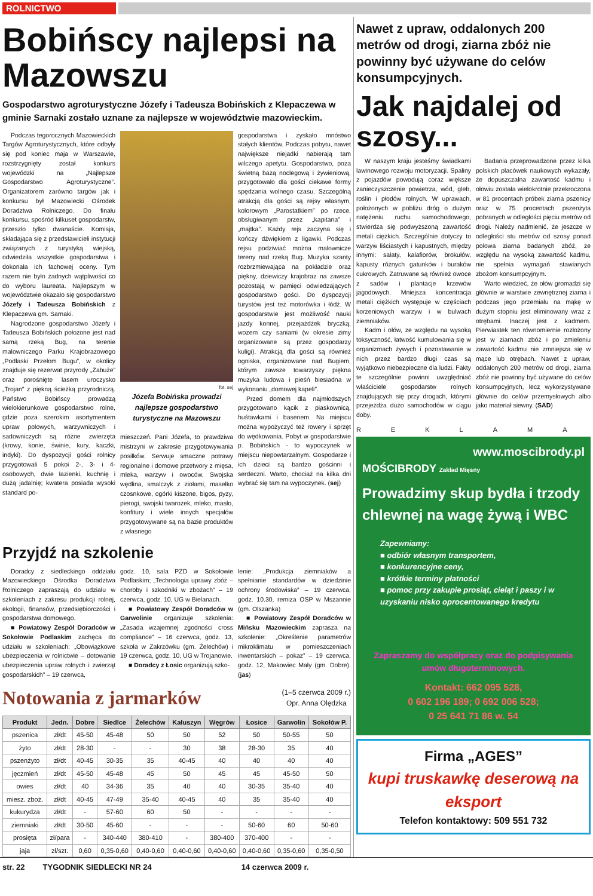ROLNICTWO
Bobińscy najlepsi na Mazowszu
Gospodarstwo agroturystyczne Józefy i Tadeusza Bobińskich z Klepaczewa w gminie Sarnaki zostało uznane za najlepsze w województwie mazowieckim.
Podczas tegorocznych Mazowieckich Targów Agroturystycznych, które odbyły się pod koniec maja w Warszawie, rozstrzygnięty został konkurs wojewódzki na „Najlepsze Gospodarstwo Agroturystyczne”. Organizatorem zarówno targów jak i konkursu był Mazowiecki Ośrodek Doradztwa Rolniczego. Do finału konkursu, spośród kilkuset gospodarstw, przeszło tylko dwanaście. Komisja, składająca się z przedstawicieli instytucji związanych z turystyką wiejską, odwiedziła wszystkie gospodarstwa i dokonała ich fachowej oceny. Tym razem nie było żadnych wątpliwości co do wyboru laureata. Najlepszym w województwie okazało się gospodarstwo Józefy i Tadeusza Bobińskich z Klepaczewa gm. Sarnaki.
Nagrodzone gospodarstwo Józefy i Tadeusza Bobińskich położone jest nad samą rzeką Bug, na terenie malowniczego Parku Krajobrazowego „Podlaski Przełom Bugu”, w okolicy znajduje się rezerwat przyrody „Zabuże” oraz porośnięte lasem uroczysko „Trojan” z piękną ścieżką przyrodniczą. Państwo Bobińscy prowadzą wielokierunkowe gospodarstwo rolne, gdzie poza szerokim asortymentem upraw polowych, warzywniczych i sadowniczych są różne zwierzęta (krowy, konie, świnie, kury, kaczki, indyki). Do dyspozycji gości rolnicy przygotowali 5 pokoi 2-, 3- i 4-osobowych, dwie łazienki, kuchnię i dużą jadalnię; kwatera posiada wysoki standard po-
fot. sej
Józefa Bobińska prowadzi najlepsze gospodarstwo turystyczne na Mazowszu
mieszczeń. Pani Józefa, to prawdziwa mistrzyni w zakresie przygotowywania posiłków. Serwuje smaczne potrawy regionalne i domowe przetwory z mięsa, mleka, warzyw i owoców. Swojska wędlina, smalczyk z ziołami, masełko czosnkowe, ogórki kiszone, bigos, pyzy, pierogi, swojski twarożek, mleko, masło, konfitury i wiele innych specjałów przygotowywane są na bazie produktów z własnego
gospodarstwa i zyskało mnóstwo stałych klientów. Podczas pobytu, nawet największe niejadki nabierają tam wilczego apetytu. Gospodarstwo, poza świetną bazą noclegową i żywieniową, przygotowało dla gości ciekawe formy spędzania wolnego czasu. Szczególną atrakcją dla gości są rejsy własnym, kolorowym „Parostatkiem” po rzece, obsługiwanym przez „kapitana” i „majtka”. Każdy rejs zaczyna się i kończy dźwiękiem z ligawki. Podczas rejsu podziwiać można malownicze tereny nad rzeką Bug. Muzyka szanty rozbrzmiewająca na pokładzie oraz piękny, dziewiczy krajobraz na zawsze pozostają w pamięci odwiedzających gospodarstwo gości. Do dyspozycji turystów jest też motorówka i łódź. W gospodarstwie jest możliwość nauki jazdy konnej, przejażdżek bryczką, wozem czy saniami (w okresie zimy organizowane są przez gospodarzy kuligi). Atrakcją dla gości są również ogniska, organizowane nad Bugiem, którym zawsze towarzyszy piękna muzyka ludowa i pieśń biesiadna w wykonaniu „domowej kapeli”.
Przed domem dla najmłodszych przygotowano kącik z piaskownicą, huśtawkami i basenem. Na miejscu można wypożyczyć też rowery i sprzęt do wędkowania. Pobyt w gospodarstwie p. Bobińskich - to wypoczynek w miejscu niepowtarzalnym. Gospodarze i ich dzieci są bardzo gościnni i serdeczni. Warto, chociaż na kilka dni wybrać się tam na wypoczynek. (sej)
Przyjdź na szkolenie
Doradcy z siedleckiego oddziału Mazowieckiego Ośrodka Doradztwa Rolniczego zapraszają do udziału w szkoleniach z zakresu produkcji rolnej, ekologii, finansów, przedsiębiorczości i gospodarstwa domowego.
■ Powiatowy Zespół Doradców w Sokołowie Podlaskim zachęca do udziału w szkoleniach: „Obowiązkowe ubezpieczenia w rolnictwie – dotowanie ubezpieczenia upraw rolnych i zwierząt gospodarskich” – 19 czerwca,
godz. 10, sala PZD w Sokołowie Podlaskim; „Technologia uprawy zbóż – choroby i szkodniki w zbożach” – 19 czerwca, godz. 10, UG w Bielanach.
■ Powiatowy Zespół Doradców w Garwolinie organizuje szkolenia: „Zasada wzajemnej zgodności cross compliance” – 16 czerwca, godz. 13, szkoła w Zakrzówku (gm. Żelechów) i 19 czerwca, godz. 10, UG w Trojanowie.
■ Doradcy z Łosic organizują szko-
lenie: „Produkcja ziemniaków a spełnianie standardów w dziedzinie ochrony środowiska” – 19 czerwca, godz. 10.30, remiza OSP w Mszannie (gm. Olszanka)
■ Powiatowy Zespół Doradców w Mińsku Mazowieckim zaprasza na szkolenie: „Określenie parametrów mikroklimatu w pomieszczeniach inwentarskich – pokaz” – 19 czerwca, godz. 12, Makowiec Mały (gm. Dobre). (jas)
Notowania z jarmarków
(1–5 czerwca 2009 r.)
Opr. Anna Olędzka
| Produkt | Jedn. | Dobre | Siedlce | Żelechów | Kałuszyn | Węgrów | Łosice | Garwolin | Sokołów P. |
| --- | --- | --- | --- | --- | --- | --- | --- | --- | --- |
| pszenica | zł/dt | 45-50 | 45-48 | 50 | 50 | 52 | 50 | 50-55 | 50 |
| żyto | zł/dt | 28-30 | - | - | 30 | 38 | 28-30 | 35 | 40 |
| pszenżyto | zł/dt | 40-45 | 30-35 | 35 | 40-45 | 40 | 40 | 40 | 40 |
| jęczmień | zł/dt | 45-50 | 45-48 | 45 | 50 | 45 | 45 | 45-50 | 50 |
| owies | zł/dt | 40 | 34-36 | 35 | 40 | 40 | 30-35 | 35-40 | 40 |
| miesz. zboż. | zł/dt | 40-45 | 47-49 | 35-40 | 40-45 | 40 | 35 | 35-40 | 40 |
| kukurydza | zł/dt | - | 57-60 | 60 | 50 | - | - | - | - |
| ziemniaki | zł/dt | 30-50 | 45-60 | - | - | - | 50-60 | 60 | 50-60 |
| prosięta | zł/para | - | 340-440 | 380-410 | - | 380-400 | 370-400 | - | - |
| jaja | zł/szt. | 0,60 | 0,35-0,60 | 0,40-0,60 | 0,40-0,60 | 0,40-0,60 | 0,40-0,60 | 0,35-0,60 | 0,35-0,50 |
Nawet z upraw, oddalonych 200 metrów od drogi, ziarna zbóż nie powinny być używane do celów konsumpcyjnych.
Jak najdalej od szosy...
W naszym kraju jesteśmy świadkami lawinowego rozwoju motoryzacji. Spaliny z pojazdów powodują coraz większe zanieczyszczenie powietrza, wód, gleb, roślin i płodów rolnych. W uprawach, położonych w pobliżu dróg o dużym natężeniu ruchu samochodowego, stwierdza się podwyższoną zawartość metali ciężkich. Szczególnie dotyczy to warzyw liściastych i kapustnych, między innymi: sałaty, kalafiorów, brokułów, kapusty różnych gatunków i buraków cukrowych. Zatruwane są również owoce z sadów i plantacje krzewów jagodowych. Mniejsza koncentracja metali ciężkich występuje w częściach korzeniowych warzyw i w bulwach ziemniaków.
Kadm i ołów, ze względu na wysoką toksyczność, łatwość kumulowania się w organizmach żywych i pozostawanie w nich przez bardzo długi czas są wyjątkowo niebezpieczne dla ludzi. Fakty te szczególnie powinni uwzględniać właściciele gospodarstw rolnych znajdujących się przy drogach, którymi przejeżdża dużo samochodów w ciągu doby.
Badania przeprowadzone przez kilka polskich placówek naukowych wykazały, że dopuszczalna zawartość kadmu i ołowiu została wielokrotnie przekroczona w 81 procentach próbek ziarna pszenicy oraz w 75 procentach pszenżyta pobranych w odległości pięciu metrów od drogi. Należy nadmienić, że jeszcze w odległości stu metrów od szosy ponad połowa ziarna badanych zbóż, ze względu na wysoką zawartość kadmu, nie spełnia wymagań stawianych zbożom konsumpcyjnym.
Warto wiedzieć, że ołów gromadzi się głównie w warstwie zewnętrznej ziarna i podczas jego przemiału na mąkę w dużym stopniu jest eliminowany wraz z otrębami. Inaczej jest z kadmem. Pierwiastek ten równomiernie rozłożony jest w ziarnach zbóż i po zmieleniu zawartość kadmu nie zmniejsza się w mące lub otrębach. Nawet z upraw, oddalonych 200 metrów od drogi, ziarna zbóż nie powinny być używane do celów konsumpcyjnych, lecz wykorzystywane głównie do celów przemysłowych albo jako materiał siewny. (SAD)
REKLAMA
www.moscibrody.pl
MOŚCIBRODY Zakład Mięsny
Prowadzimy skup bydła i trzody chlewnej na wagę żywą i WBC
Zapewniamy:
■ odbiór własnym transportem,
■ konkurencyjne ceny,
■ krótkie terminy płatności
■ pomoc przy zakupie prosiąt, cieląt i paszy i w uzyskaniu nisko oprocentowanego kredytu
Zapraszamy do współpracy oraz do podpisywania umów długoterminowych.
Kontakt: 662 095 528,
0 602 196 189; 0 692 006 528;
0 25 641 71 86 w. 54
Firma „AGES”
kupi truskawkę deserową na eksport
Telefon kontaktowy: 509 551 732
str. 22 TYGODNIK SIEDLECKI NR 24 14 czerwca 2009 r.